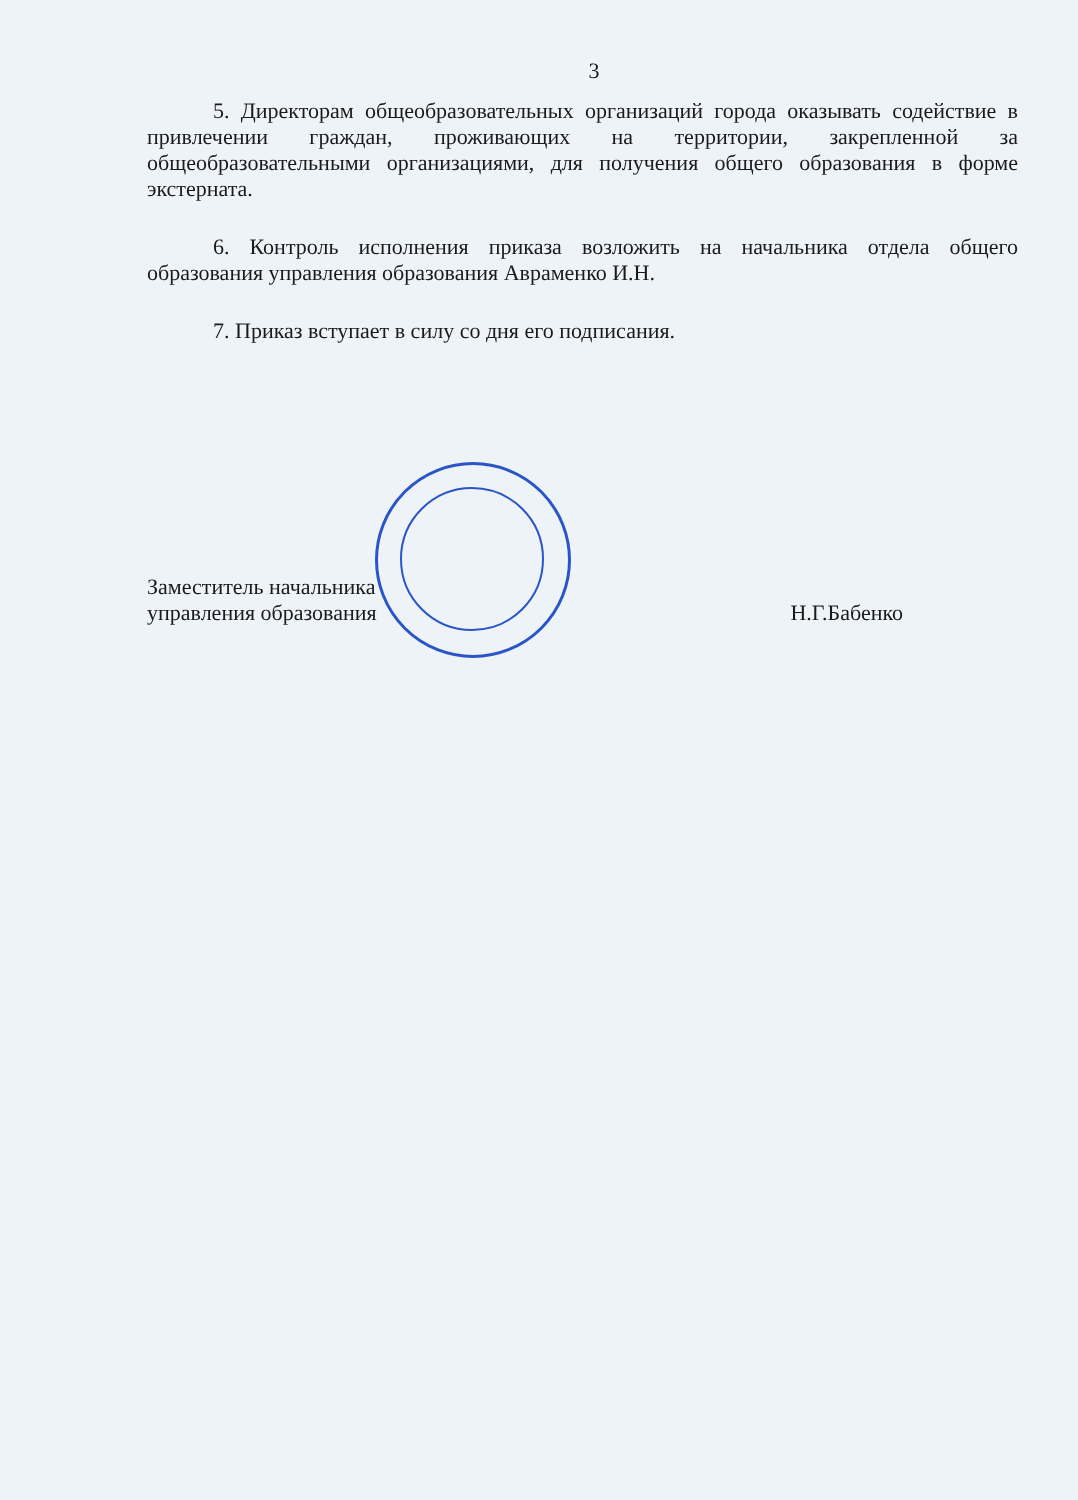3
5. Директорам общеобразовательных организаций города оказывать содействие в привлечении граждан, проживающих на территории, закрепленной за общеобразовательными организациями, для получения общего образования в форме экстерната.
6. Контроль исполнения приказа возложить на начальника отдела общего образования управления образования Авраменко И.Н.
7. Приказ вступает в силу со дня его подписания.
Заместитель начальника
управления образования
Н.Г.Бабенко